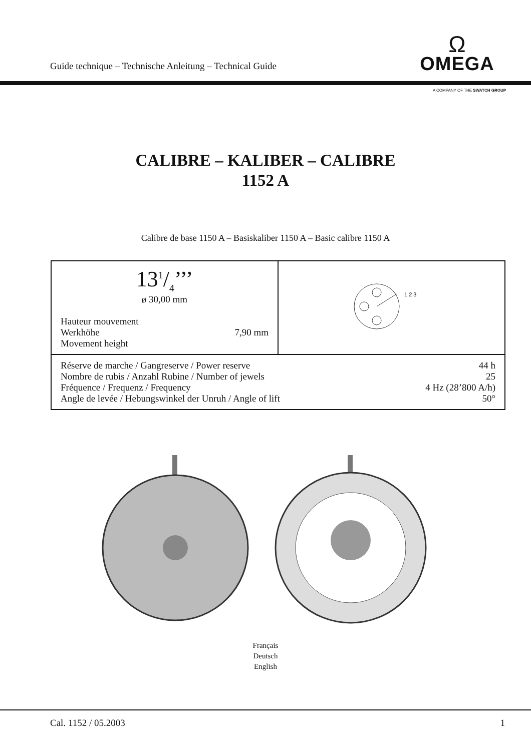Guide technique – Technische Anleitung – Technical Guide
Ω
OMEGA
A COMPANY OF THE SWATCH GROUP
CALIBRE – KALIBER – CALIBRE
1152 A
Calibre de base 1150 A – Basiskaliber 1150 A – Basic calibre 1150 A
| 131/4’’’ ø 30,00 mm Hauteur mouvement Werkhöhe 7,90 mm Movement height | 1 2 3 |
| Réserve de marche / Gangreserve / Power reserve 44 h Nombre de rubis / Anzahl Rubine / Number of jewels 25 Fréquence / Frequenz / Frequency 4 Hz (28’800 A/h) Angle de levée / Hebungswinkel der Unruh / Angle of lift 50° | |
Français
Deutsch
English
Cal. 1152 / 05.2003 1